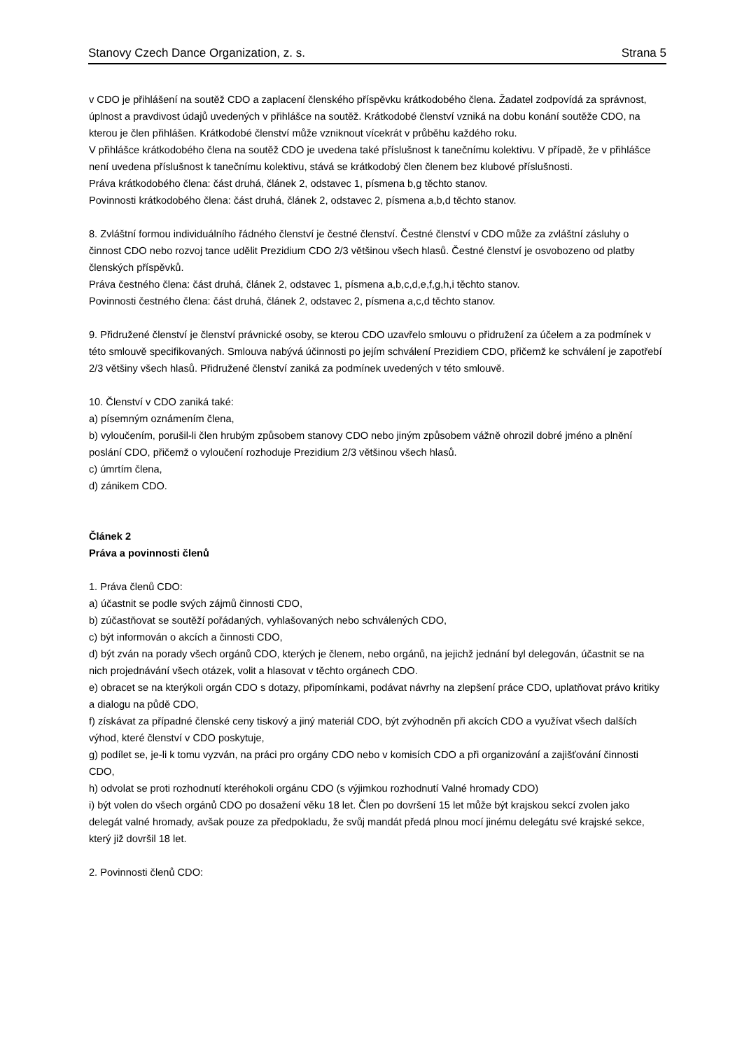Stanovy Czech Dance Organization, z. s. Strana 5
v CDO je přihlášení na soutěž CDO a zaplacení členského příspěvku krátkodobého člena. Žadatel zodpovídá za správnost, úplnost a pravdivost údajů uvedených v přihlášce na soutěž. Krátkodobé členství vzniká na dobu konání soutěže CDO, na kterou je člen přihlášen. Krátkodobé členství může vzniknout vícekrát v průběhu každého roku.
V přihlášce krátkodobého člena na soutěž CDO je uvedena také příslušnost k tanečnímu kolektivu. V případě, že v přihlášce není uvedena příslušnost k tanečnímu kolektivu, stává se krátkodobý člen členem bez klubové příslušnosti.
Práva krátkodobého člena: část druhá, článek 2, odstavec 1, písmena b,g těchto stanov.
Povinnosti krátkodobého člena: část druhá, článek 2, odstavec 2, písmena a,b,d těchto stanov.
8. Zvláštní formou individuálního řádného členství je čestné členství. Čestné členství v CDO může za zvláštní zásluhy o činnost CDO nebo rozvoj tance udělit Prezidium CDO 2/3 většinou všech hlasů. Čestné členství je osvobozeno od platby členských příspěvků.
Práva čestného člena: část druhá, článek 2, odstavec 1, písmena a,b,c,d,e,f,g,h,i těchto stanov.
Povinnosti čestného člena: část druhá, článek 2, odstavec 2, písmena a,c,d těchto stanov.
9. Přidružené členství je členství právnické osoby, se kterou CDO uzavřelo smlouvu o přidružení za účelem a za podmínek v této smlouvě specifikovaných. Smlouva nabývá účinnosti po jejím schválení Prezidiem CDO, přičemž ke schválení je zapotřebí 2/3 většiny všech hlasů. Přidružené členství zaniká za podmínek uvedených v této smlouvě.
10. Členství v CDO zaniká také:
a) písemným oznámením člena,
b) vyloučením, porušil-li člen hrubým způsobem stanovy CDO nebo jiným způsobem vážně ohrozil dobré jméno a plnění poslání CDO, přičemž o vyloučení rozhoduje Prezidium 2/3 většinou všech hlasů.
c) úmrtím člena,
d) zánikem CDO.
Článek 2
Práva a povinnosti členů
1. Práva členů CDO:
a) účastnit se podle svých zájmů činnosti CDO,
b) zúčastňovat se soutěží pořádaných, vyhlašovaných nebo schválených CDO,
c) být informován o akcích a činnosti CDO,
d) být zván na porady všech orgánů CDO, kterých je členem, nebo orgánů, na jejichž jednání byl delegován, účastnit se na nich projednávání všech otázek, volit a hlasovat v těchto orgánech CDO.
e) obracet se na kterýkoli orgán CDO s dotazy, připomínkami, podávat návrhy na zlepšení práce CDO, uplatňovat právo kritiky a dialogu na půdě CDO,
f) získávat za případné členské ceny tiskový a jiný materiál CDO, být zvýhodněn při akcích CDO a využívat všech dalších výhod, které členství v CDO poskytuje,
g) podílet se, je-li k tomu vyzván, na práci pro orgány CDO nebo v komisích CDO a při organizování a zajišťování činnosti CDO,
h) odvolat se proti rozhodnutí kteréhokoli orgánu CDO (s výjimkou rozhodnutí Valné hromady CDO)
i) být volen do všech orgánů CDO po dosažení věku 18 let. Člen po dovršení 15 let může být krajskou sekcí zvolen jako delegát valné hromady, avšak pouze za předpokladu, že svůj mandát předá plnou mocí jinému delegátu své krajské sekce, který již dovršil 18 let.
2. Povinnosti členů CDO: